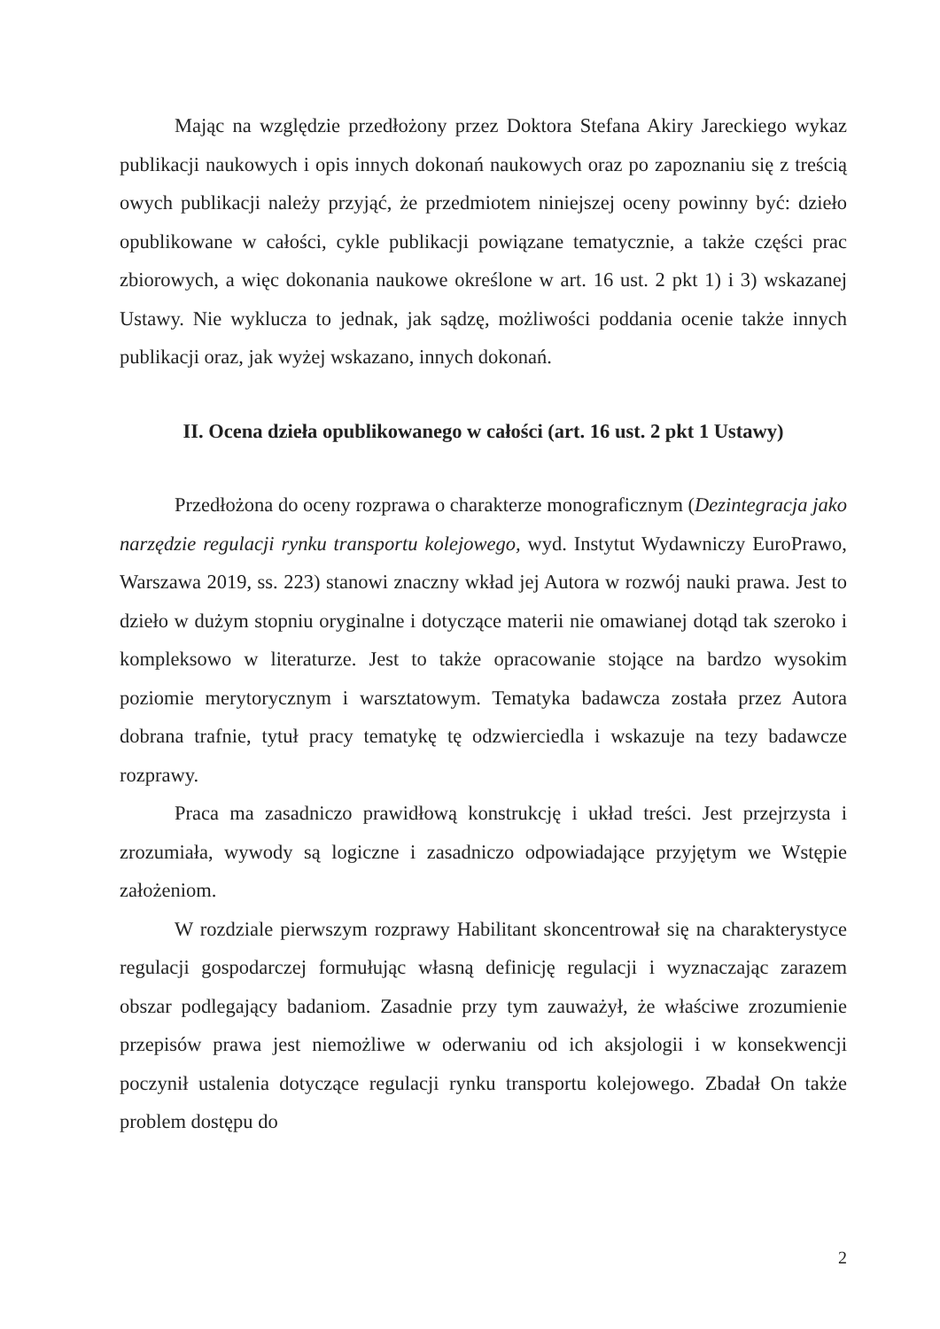Mając na względzie przedłożony przez Doktora Stefana Akiry Jareckiego wykaz publikacji naukowych i opis innych dokonań naukowych oraz po zapoznaniu się z treścią owych publikacji należy przyjąć, że przedmiotem niniejszej oceny powinny być: dzieło opublikowane w całości, cykle publikacji powiązane tematycznie, a także części prac zbiorowych, a więc dokonania naukowe określone w art. 16 ust. 2 pkt 1) i 3) wskazanej Ustawy. Nie wyklucza to jednak, jak sądzę, możliwości poddania ocenie także innych publikacji oraz, jak wyżej wskazano, innych dokonań.
II. Ocena dzieła opublikowanego w całości (art. 16 ust. 2 pkt 1 Ustawy)
Przedłożona do oceny rozprawa o charakterze monograficznym (Dezintegracja jako narzędzie regulacji rynku transportu kolejowego, wyd. Instytut Wydawniczy EuroPrawo, Warszawa 2019, ss. 223) stanowi znaczny wkład jej Autora w rozwój nauki prawa. Jest to dzieło w dużym stopniu oryginalne i dotyczące materii nie omawianej dotąd tak szeroko i kompleksowo w literaturze. Jest to także opracowanie stojące na bardzo wysokim poziomie merytorycznym i warsztatowym. Tematyka badawcza została przez Autora dobrana trafnie, tytuł pracy tematykę tę odzwierciedla i wskazuje na tezy badawcze rozprawy.
Praca ma zasadniczo prawidłową konstrukcję i układ treści. Jest przejrzysta i zrozumiała, wywody są logiczne i zasadniczo odpowiadające przyjętym we Wstępie założeniom.
W rozdziale pierwszym rozprawy Habilitant skoncentrował się na charakterystyce regulacji gospodarczej formułując własną definicję regulacji i wyznaczając zarazem obszar podlegający badaniom. Zasadnie przy tym zauważył, że właściwe zrozumienie przepisów prawa jest niemożliwe w oderwaniu od ich aksjologii i w konsekwencji poczynił ustalenia dotyczące regulacji rynku transportu kolejowego. Zbadał On także problem dostępu do
2